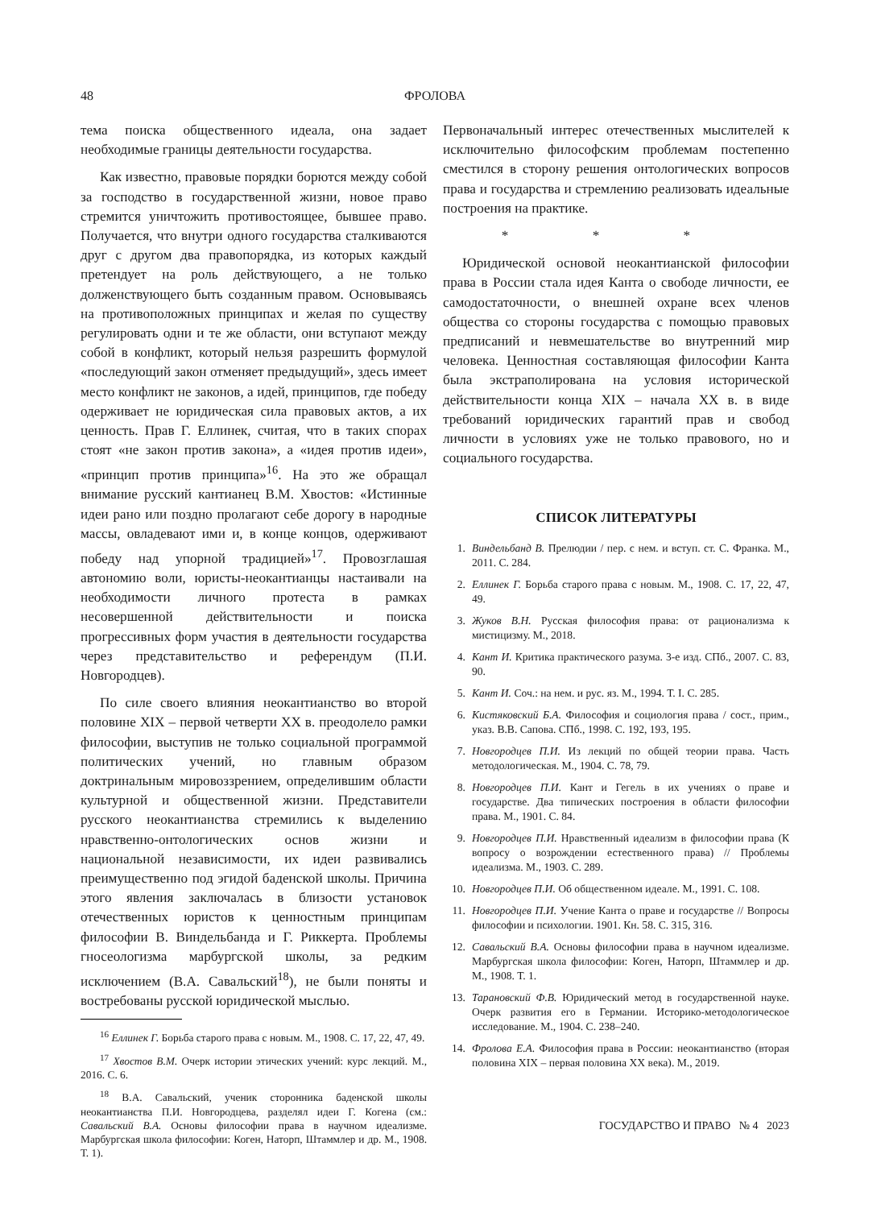48
ФРОЛОВА
тема поиска общественного идеала, она задает необходимые границы деятельности государства.
Как известно, правовые порядки борются между собой за господство в государственной жизни, новое право стремится уничтожить противостоящее, бывшее право. Получается, что внутри одного государства сталкиваются друг с другом два правопорядка, из которых каждый претендует на роль действующего, а не только долженствующего быть созданным правом. Основываясь на противоположных принципах и желая по существу регулировать одни и те же области, они вступают между собой в конфликт, который нельзя разрешить формулой «последующий закон отменяет предыдущий», здесь имеет место конфликт не законов, а идей, принципов, где победу одерживает не юридическая сила правовых актов, а их ценность. Прав Г. Еллинек, считая, что в таких спорах стоят «не закон против закона», а «идея против идеи», «принцип против принципа»<sup>16</sup>. На это же обращал внимание русский кантианец В.М. Хвостов: «Истинные идеи рано или поздно пролагают себе дорогу в народные массы, овладевают ими и, в конце концов, одерживают победу над упорной традицией»<sup>17</sup>. Провозглашая автономию воли, юристы-неокантианцы настаивали на необходимости личного протеста в рамках несовершенной действительности и поиска прогрессивных форм участия в деятельности государства через представительство и референдум (П.И. Новгородцев).
По силе своего влияния неокантианство во второй половине XIX – первой четверти XX в. преодолело рамки философии, выступив не только социальной программой политических учений, но главным образом доктринальным мировоззрением, определившим области культурной и общественной жизни. Представители русского неокантианства стремились к выделению нравственно-онтологических основ жизни и национальной независимости, их идеи развивались преимущественно под эгидой баденской школы. Причина этого явления заключалась в близости установок отечественных юристов к ценностным принципам философии В. Виндельбанда и Г. Риккерта. Проблемы гносеологизма марбургской школы, за редким исключением (В.А. Савальский<sup>18</sup>), не были поняты и востребованы русской юридической мыслью.
<sup>16</sup> Еллинек Г. Борьба старого права с новым. М., 1908. С. 17, 22, 47, 49.
<sup>17</sup> Хвостов В.М. Очерк истории этических учений: курс лекций. М., 2016. С. 6.
<sup>18</sup> В.А. Савальский, ученик сторонника баденской школы неокантианства П.И. Новгородцева, разделял идеи Г. Когена (см.: Савальский В.А. Основы философии права в научном идеализме. Марбургская школа философии: Коген, Наторп, Штаммлер и др. М., 1908. Т. 1).
Первоначальный интерес отечественных мыслителей к исключительно философским проблемам постепенно сместился в сторону решения онтологических вопросов права и государства и стремлению реализовать идеальные построения на практике.
* * *
Юридической основой неокантианской философии права в России стала идея Канта о свободе личности, ее самодостаточности, о внешней охране всех членов общества со стороны государства с помощью правовых предписаний и невмешательстве во внутренний мир человека. Ценностная составляющая философии Канта была экстраполирована на условия исторической действительности конца XIX – начала XX в. в виде требований юридических гарантий прав и свобод личности в условиях уже не только правового, но и социального государства.
СПИСОК ЛИТЕРАТУРЫ
1. Виндельбанд В. Прелюдии / пер. с нем. и вступ. ст. С. Франка. М., 2011. С. 284.
2. Еллинек Г. Борьба старого права с новым. М., 1908. С. 17, 22, 47, 49.
3. Жуков В.Н. Русская философия права: от рационализма к мистицизму. М., 2018.
4. Кант И. Критика практического разума. 3-е изд. СПб., 2007. С. 83, 90.
5. Кант И. Соч.: на нем. и рус. яз. М., 1994. Т. I. С. 285.
6. Кистяковский Б.А. Философия и социология права / сост., прим., указ. В.В. Сапова. СПб., 1998. С. 192, 193, 195.
7. Новгородцев П.И. Из лекций по общей теории права. Часть методологическая. М., 1904. С. 78, 79.
8. Новгородцев П.И. Кант и Гегель в их учениях о праве и государстве. Два типических построения в области философии права. М., 1901. С. 84.
9. Новгородцев П.И. Нравственный идеализм в философии права (К вопросу о возрождении естественного права) // Проблемы идеализма. М., 1903. С. 289.
10. Новгородцев П.И. Об общественном идеале. М., 1991. С. 108.
11. Новгородцев П.И. Учение Канта о праве и государстве // Вопросы философии и психологии. 1901. Кн. 58. С. 315, 316.
12. Савальский В.А. Основы философии права в научном идеализме. Марбургская школа философии: Коген, Наторп, Штаммлер и др. М., 1908. Т. 1.
13. Тарановский Ф.В. Юридический метод в государственной науке. Очерк развития его в Германии. Историко-методологическое исследование. М., 1904. С. 238–240.
14. Фролова Е.А. Философия права в России: неокантианство (вторая половина XIX – первая половина XX века). М., 2019.
ГОСУДАРСТВО И ПРАВО № 4 2023